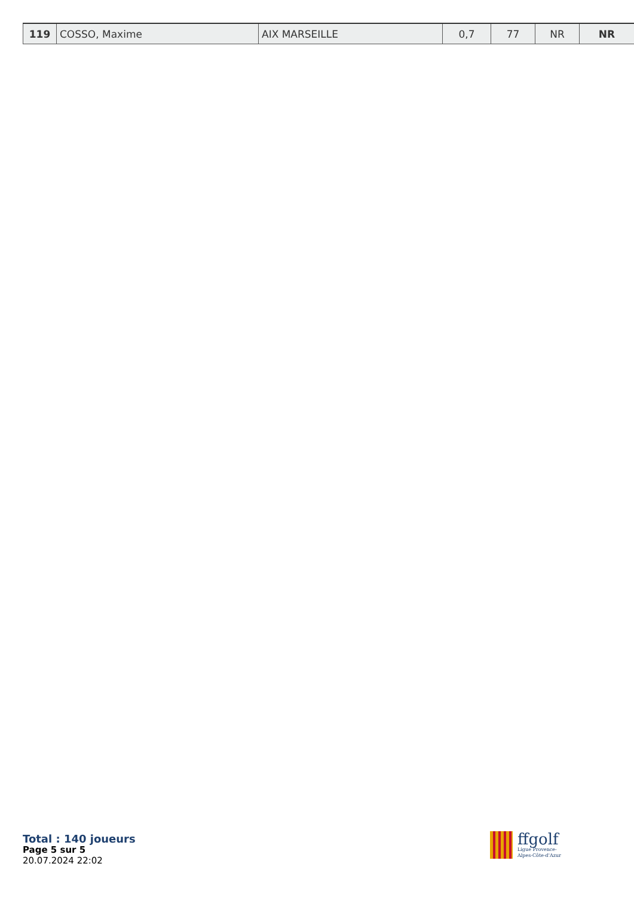| 119 | COSSO, Maxime | AIX MARSEILLE | 0,7 | 77 | NR | NR |
Total : 140 joueurs
Page 5 sur 5
20.07.2024 22:02
ffgolf
Ligue Provence-
Alpes-Côte-d'Azur